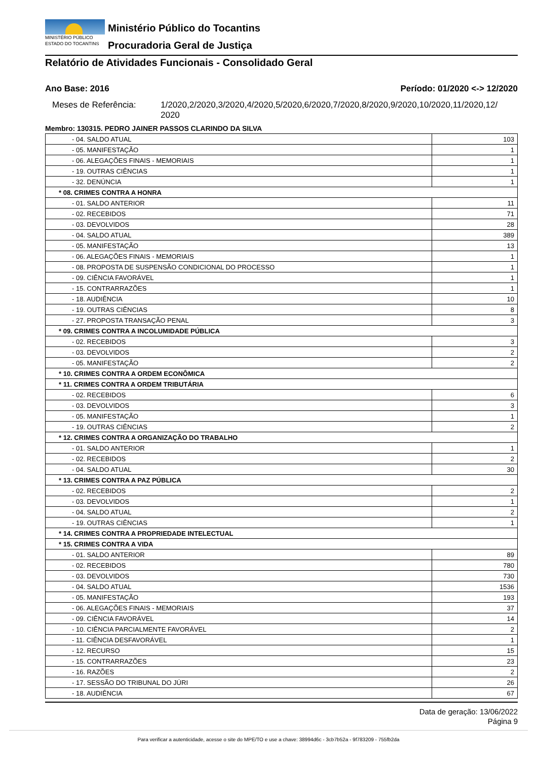MINISTÉRIO PÚBLICO
ESTADO DO TOCANTINS
Ministério Público do Tocantins
Procuradoria Geral de Justiça
Relatório de Atividades Funcionais - Consolidado Geral
Ano Base: 2016 Período: 01/2020 <-> 12/2020
Meses de Referência: 1/2020,2/2020,3/2020,4/2020,5/2020,6/2020,7/2020,8/2020,9/2020,10/2020,11/2020,12/ 2020
Membro: 130315. PEDRO JAINER PASSOS CLARINDO DA SILVA
| - 04. SALDO ATUAL | 103 |
| - 05. MANIFESTAÇÃO | 1 |
| - 06. ALEGAÇÕES FINAIS - MEMORIAIS | 1 |
| - 19. OUTRAS CIÊNCIAS | 1 |
| - 32. DENÚNCIA | 1 |
| * 08. CRIMES CONTRA A HONRA | |
| - 01. SALDO ANTERIOR | 11 |
| - 02. RECEBIDOS | 71 |
| - 03. DEVOLVIDOS | 28 |
| - 04. SALDO ATUAL | 389 |
| - 05. MANIFESTAÇÃO | 13 |
| - 06. ALEGAÇÕES FINAIS - MEMORIAIS | 1 |
| - 08. PROPOSTA DE SUSPENSÃO CONDICIONAL DO PROCESSO | 1 |
| - 09. CIÊNCIA FAVORÁVEL | 1 |
| - 15. CONTRARRAZÕES | 1 |
| - 18. AUDIÊNCIA | 10 |
| - 19. OUTRAS CIÊNCIAS | 8 |
| - 27. PROPOSTA TRANSAÇÃO PENAL | 3 |
| * 09. CRIMES CONTRA A INCOLUMIDADE PÚBLICA | |
| - 02. RECEBIDOS | 3 |
| - 03. DEVOLVIDOS | 2 |
| - 05. MANIFESTAÇÃO | 2 |
| * 10. CRIMES CONTRA A ORDEM ECONÔMICA | |
| * 11. CRIMES CONTRA A ORDEM TRIBUTÁRIA | |
| - 02. RECEBIDOS | 6 |
| - 03. DEVOLVIDOS | 3 |
| - 05. MANIFESTAÇÃO | 1 |
| - 19. OUTRAS CIÊNCIAS | 2 |
| * 12. CRIMES CONTRA A ORGANIZAÇÃO DO TRABALHO | |
| - 01. SALDO ANTERIOR | 1 |
| - 02. RECEBIDOS | 2 |
| - 04. SALDO ATUAL | 30 |
| * 13. CRIMES CONTRA A PAZ PÚBLICA | |
| - 02. RECEBIDOS | 2 |
| - 03. DEVOLVIDOS | 1 |
| - 04. SALDO ATUAL | 2 |
| - 19. OUTRAS CIÊNCIAS | 1 |
| * 14. CRIMES CONTRA A PROPRIEDADE INTELECTUAL | |
| * 15. CRIMES CONTRA A VIDA | |
| - 01. SALDO ANTERIOR | 89 |
| - 02. RECEBIDOS | 780 |
| - 03. DEVOLVIDOS | 730 |
| - 04. SALDO ATUAL | 1536 |
| - 05. MANIFESTAÇÃO | 193 |
| - 06. ALEGAÇÕES FINAIS - MEMORIAIS | 37 |
| - 09. CIÊNCIA FAVORÁVEL | 14 |
| - 10. CIÊNCIA PARCIALMENTE FAVORÁVEL | 2 |
| - 11. CIÊNCIA DESFAVORÁVEL | 1 |
| - 12. RECURSO | 15 |
| - 15. CONTRARRAZÕES | 23 |
| - 16. RAZÕES | 2 |
| - 17. SESSÃO DO TRIBUNAL DO JÚRI | 26 |
| - 18. AUDIÊNCIA | 67 |
Data de geração: 13/06/2022
Página 9
Para verificar a autenticidade, acesse o site do MPE/TO e use a chave: 38994d6c - 3cb7b52a - 9f783209 - 755fb2da